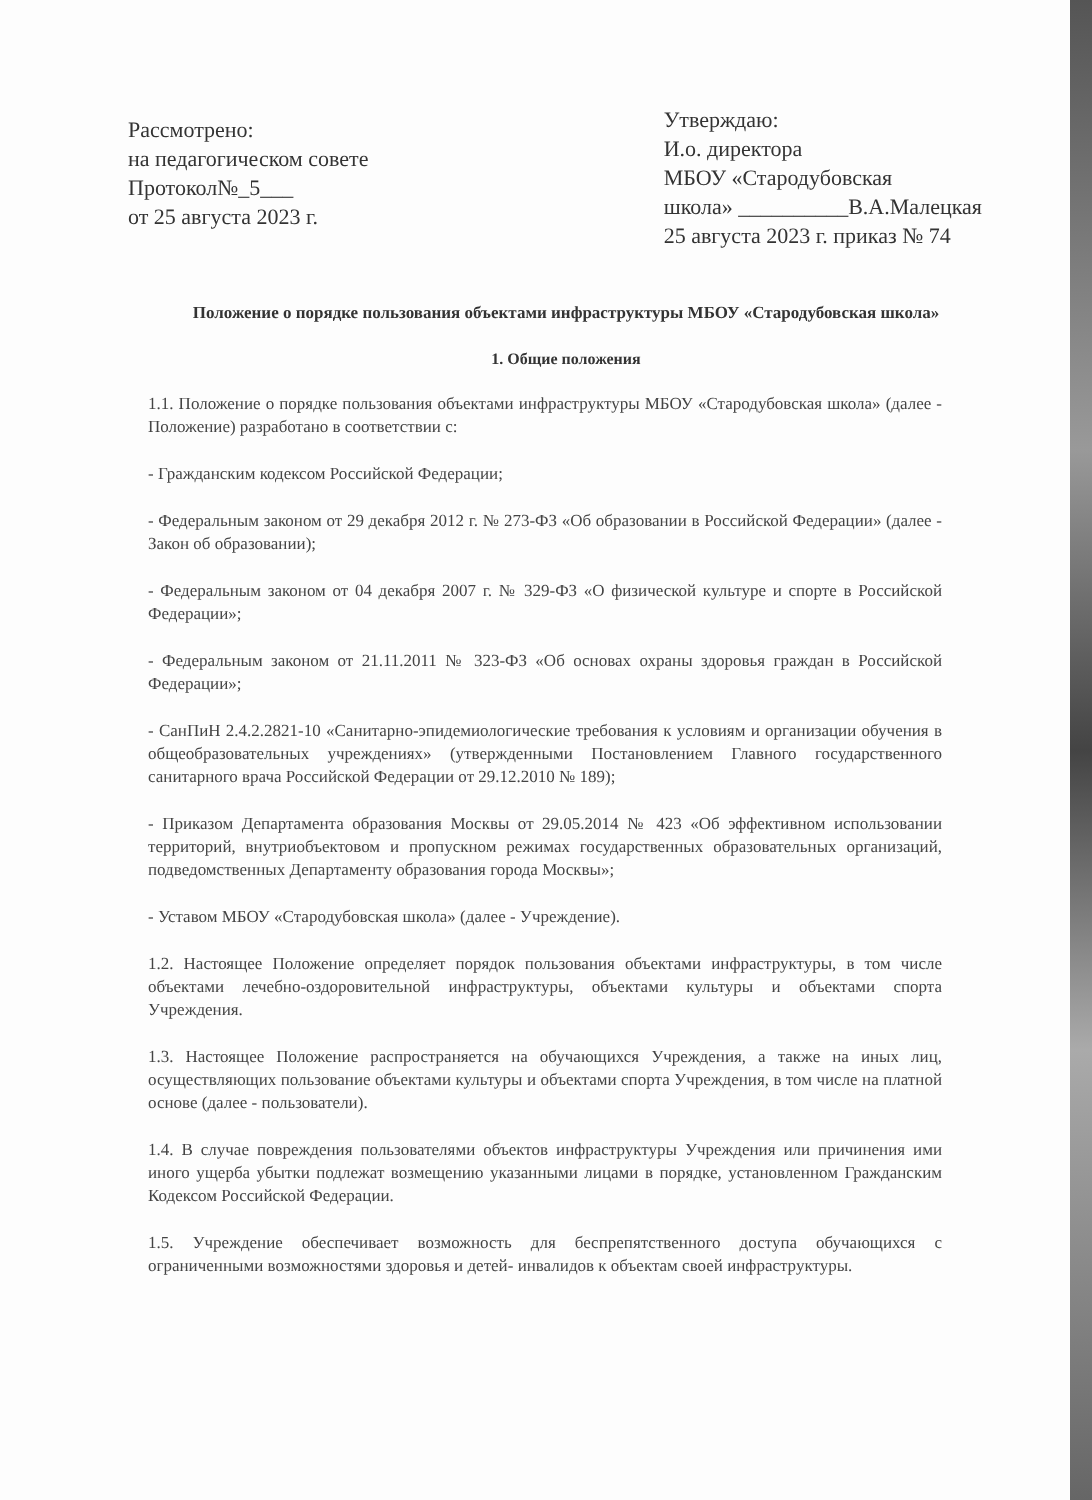Рассмотрено:
на педагогическом совете
Протокол№_5___
от 25 августа 2023 г.
Утверждаю:
И.о. директора
МБОУ «Стародубовская
школа» __________В.А.Малецкая
25 августа 2023 г. приказ № 74
Положение о порядке пользования объектами инфраструктуры МБОУ «Стародубовская школа»
1. Общие положения
1.1. Положение о порядке пользования объектами инфраструктуры МБОУ «Стародубовская школа» (далее - Положение) разработано в соответствии с:
- Гражданским кодексом Российской Федерации;
- Федеральным законом от 29 декабря 2012 г. № 273-ФЗ «Об образовании в Российской Федерации» (далее - Закон об образовании);
- Федеральным законом от 04 декабря 2007 г. № 329-ФЗ «О физической культуре и спорте в Российской Федерации»;
- Федеральным законом от 21.11.2011 № 323-ФЗ «Об основах охраны здоровья граждан в Российской Федерации»;
- СанПиН 2.4.2.2821-10 «Санитарно-эпидемиологические требования к условиям и организации обучения в общеобразовательных учреждениях» (утвержденными Постановлением Главного государственного санитарного врача Российской Федерации от 29.12.2010 № 189);
- Приказом Департамента образования Москвы от 29.05.2014 № 423 «Об эффективном использовании территорий, внутриобъектовом и пропускном режимах государственных образовательных организаций, подведомственных Департаменту образования города Москвы»;
- Уставом МБОУ «Стародубовская школа» (далее - Учреждение).
1.2. Настоящее Положение определяет порядок пользования объектами инфраструктуры, в том числе объектами лечебно-оздоровительной инфраструктуры, объектами культуры и объектами спорта Учреждения.
1.3. Настоящее Положение распространяется на обучающихся Учреждения, а также на иных лиц, осуществляющих пользование объектами культуры и объектами спорта Учреждения, в том числе на платной основе (далее - пользователи).
1.4. В случае повреждения пользователями объектов инфраструктуры Учреждения или причинения ими иного ущерба убытки подлежат возмещению указанными лицами в порядке, установленном Гражданским Кодексом Российской Федерации.
1.5. Учреждение обеспечивает возможность для беспрепятственного доступа обучающихся с ограниченными возможностями здоровья и детей- инвалидов к объектам своей инфраструктуры.